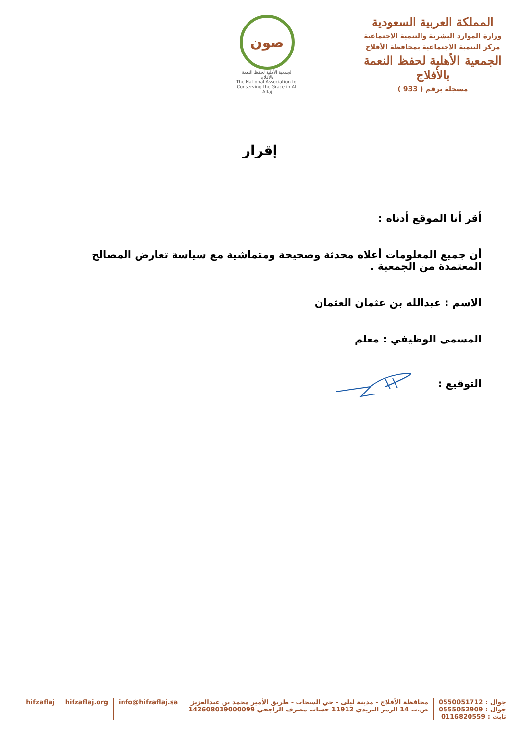المملكة العربية السعودية
وزارة الموارد البشرية والتنمية الاجتماعية
مركز التنمية الاجتماعية بمحافظة الأفلاج
الجمعية الأهلية لحفظ النعمة بالأفلاج
مسجلة برقم ( 933 )
صون
الجمعية الأهلية لحفظ النعمة بالأفلاج
The National Association for Conserving the Grace in Al-Aflaj
إقرار
أقر أنا الموقع أدناه :
أن جميع المعلومات أعلاه محدثة وصحيحة ومتماشية مع سياسة تعارض المصالح المعتمدة من الجمعية .
الاسم : عبدالله بن عثمان العثمان
المسمى الوظيفي : معلم
التوقيع :
جوال : 0550051712
جوال : 0555052909
ثابت : 0116820559
محافظة الأفلاج - مدينة ليلى - حي السحاب - طريق الأمير محمد بن عبدالعزيز
ص.ب 14 الرمز البريدي 11912 حساب مصرف الراجحي 142608019000099
info@hifzaflaj.sa hifzaflaj.org hifzaflaj